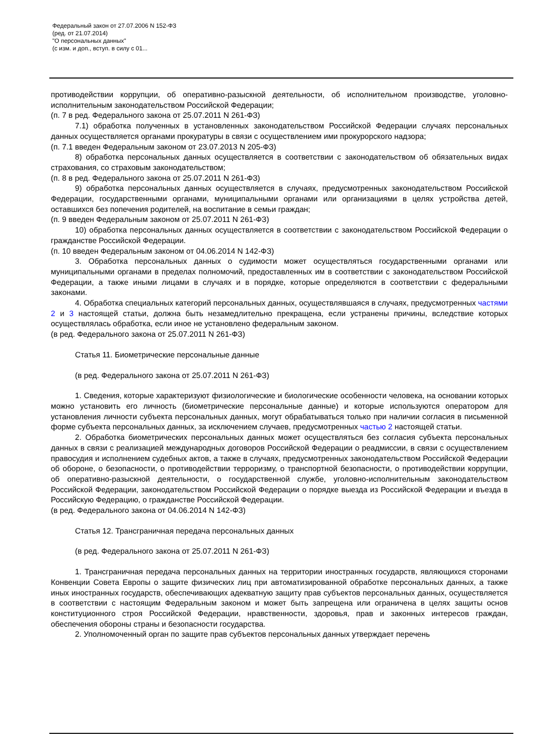Федеральный закон от 27.07.2006 N 152-ФЗ
(ред. от 21.07.2014)
"О персональных данных"
(с изм. и доп., вступ. в силу с 01...
противодействии коррупции, об оперативно-разыскной деятельности, об исполнительном производстве, уголовно-исполнительным законодательством Российской Федерации;
(п. 7 в ред. Федерального закона от 25.07.2011 N 261-ФЗ)
7.1) обработка полученных в установленных законодательством Российской Федерации случаях персональных данных осуществляется органами прокуратуры в связи с осуществлением ими прокурорского надзора;
(п. 7.1 введен Федеральным законом от 23.07.2013 N 205-ФЗ)
8) обработка персональных данных осуществляется в соответствии с законодательством об обязательных видах страхования, со страховым законодательством;
(п. 8 в ред. Федерального закона от 25.07.2011 N 261-ФЗ)
9) обработка персональных данных осуществляется в случаях, предусмотренных законодательством Российской Федерации, государственными органами, муниципальными органами или организациями в целях устройства детей, оставшихся без попечения родителей, на воспитание в семьи граждан;
(п. 9 введен Федеральным законом от 25.07.2011 N 261-ФЗ)
10) обработка персональных данных осуществляется в соответствии с законодательством Российской Федерации о гражданстве Российской Федерации.
(п. 10 введен Федеральным законом от 04.06.2014 N 142-ФЗ)
3. Обработка персональных данных о судимости может осуществляться государственными органами или муниципальными органами в пределах полномочий, предоставленных им в соответствии с законодательством Российской Федерации, а также иными лицами в случаях и в порядке, которые определяются в соответствии с федеральными законами.
4. Обработка специальных категорий персональных данных, осуществлявшаяся в случаях, предусмотренных частями 2 и 3 настоящей статьи, должна быть незамедлительно прекращена, если устранены причины, вследствие которых осуществлялась обработка, если иное не установлено федеральным законом.
(в ред. Федерального закона от 25.07.2011 N 261-ФЗ)
Статья 11. Биометрические персональные данные
(в ред. Федерального закона от 25.07.2011 N 261-ФЗ)
1. Сведения, которые характеризуют физиологические и биологические особенности человека, на основании которых можно установить его личность (биометрические персональные данные) и которые используются оператором для установления личности субъекта персональных данных, могут обрабатываться только при наличии согласия в письменной форме субъекта персональных данных, за исключением случаев, предусмотренных частью 2 настоящей статьи.
2. Обработка биометрических персональных данных может осуществляться без согласия субъекта персональных данных в связи с реализацией международных договоров Российской Федерации о реадмиссии, в связи с осуществлением правосудия и исполнением судебных актов, а также в случаях, предусмотренных законодательством Российской Федерации об обороне, о безопасности, о противодействии терроризму, о транспортной безопасности, о противодействии коррупции, об оперативно-разыскной деятельности, о государственной службе, уголовно-исполнительным законодательством Российской Федерации, законодательством Российской Федерации о порядке выезда из Российской Федерации и въезда в Российскую Федерацию, о гражданстве Российской Федерации.
(в ред. Федерального закона от 04.06.2014 N 142-ФЗ)
Статья 12. Трансграничная передача персональных данных
(в ред. Федерального закона от 25.07.2011 N 261-ФЗ)
1. Трансграничная передача персональных данных на территории иностранных государств, являющихся сторонами Конвенции Совета Европы о защите физических лиц при автоматизированной обработке персональных данных, а также иных иностранных государств, обеспечивающих адекватную защиту прав субъектов персональных данных, осуществляется в соответствии с настоящим Федеральным законом и может быть запрещена или ограничена в целях защиты основ конституционного строя Российской Федерации, нравственности, здоровья, прав и законных интересов граждан, обеспечения обороны страны и безопасности государства.
2. Уполномоченный орган по защите прав субъектов персональных данных утверждает перечень